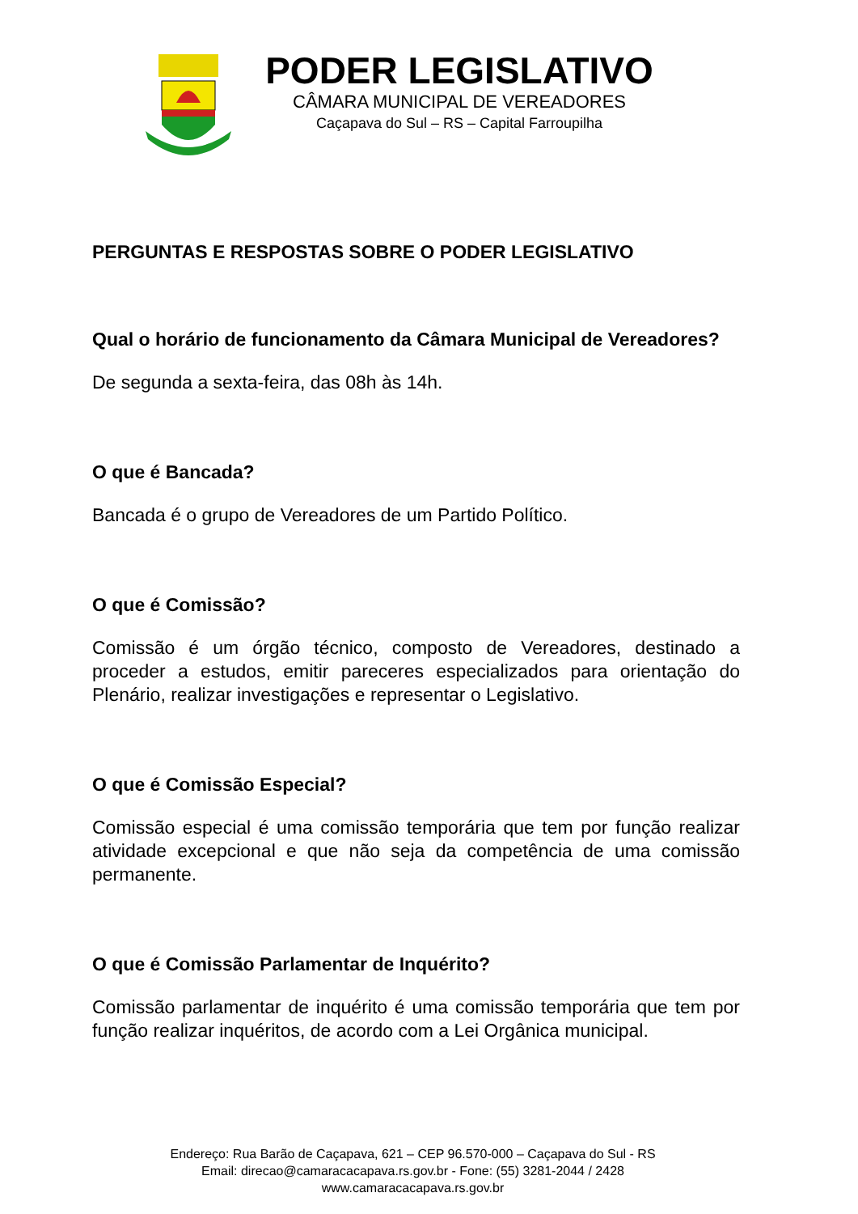PODER LEGISLATIVO
CÂMARA MUNICIPAL DE VEREADORES
Caçapava do Sul – RS – Capital Farroupilha
PERGUNTAS E RESPOSTAS SOBRE O PODER LEGISLATIVO
Qual o horário de funcionamento da Câmara Municipal de Vereadores?
De segunda a sexta-feira, das 08h às 14h.
O que é Bancada?
Bancada é o grupo de Vereadores de um Partido Político.
O que é Comissão?
Comissão é um órgão técnico, composto de Vereadores, destinado a proceder a estudos, emitir pareceres especializados para orientação do Plenário, realizar investigações e representar o Legislativo.
O que é Comissão Especial?
Comissão especial é uma comissão temporária que tem por função realizar atividade excepcional e que não seja da competência de uma comissão permanente.
O que é Comissão Parlamentar de Inquérito?
Comissão parlamentar de inquérito é uma comissão temporária que tem por função realizar inquéritos, de acordo com a Lei Orgânica municipal.
Endereço: Rua Barão de Caçapava, 621 – CEP 96.570-000 – Caçapava do Sul - RS
Email: direcao@camaracacapava.rs.gov.br - Fone: (55) 3281-2044 / 2428
www.camaracacapava.rs.gov.br